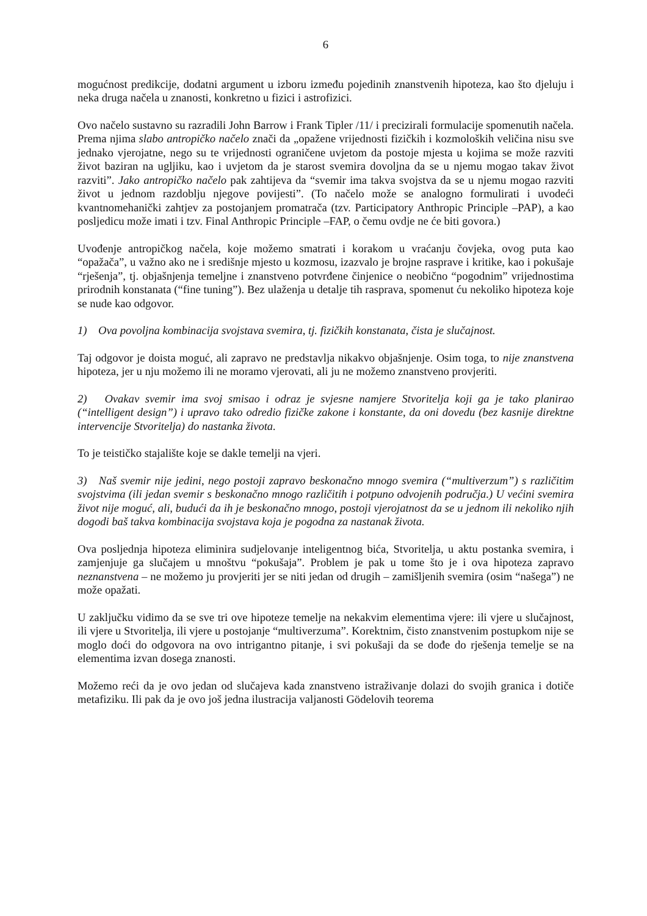6
mogućnost predikcije, dodatni argument u izboru između pojedinih znanstvenih hipoteza, kao što djeluju i neka druga načela u znanosti, konkretno u fizici i astrofizici.
Ovo načelo sustavno su razradili John Barrow i Frank Tipler /11/ i precizirali formulacije spomenutih načela. Prema njima slabo antropičko načelo znači da „opažene vrijednosti fizičkih i kozmoloških veličina nisu sve jednako vjerojatne, nego su te vrijednosti ograničene uvjetom da postoje mjesta u kojima se može razviti život baziran na ugljiku, kao i uvjetom da je starost svemira dovoljna da se u njemu mogao takav život razviti”. Jako antropičko načelo pak zahtijeva da “svemir ima takva svojstva da se u njemu mogao razviti život u jednom razdoblju njegove povijesti”. (To načelo može se analogno formulirati i uvodeći kvantnomehanički zahtjev za postojanjem promatrača (tzv. Participatory Anthropic Principle –PAP), a kao posljedicu može imati i tzv. Final Anthropic Principle –FAP, o čemu ovdje ne će biti govora.)
Uvođenje antropičkog načela, koje možemo smatrati i korakom u vraćanju čovjeka, ovog puta kao “opažača”, u važno ako ne i središnje mjesto u kozmosu, izazvalo je brojne rasprave i kritike, kao i pokušaje “rješenja”, tj. objašnjenja temeljne i znanstveno potvrđene činjenice o neobično “pogodnim” vrijednostima prirodnih konstanata (“fine tuning”). Bez ulaženja u detalje tih rasprava, spomenut ću nekoliko hipoteza koje se nude kao odgovor.
1) Ova povoljna kombinacija svojstava svemira, tj. fizičkih konstanata, čista je slučajnost.
Taj odgovor je doista moguć, ali zapravo ne predstavlja nikakvo objašnjenje. Osim toga, to nije znanstvena hipoteza, jer u nju možemo ili ne moramo vjerovati, ali ju ne možemo znanstveno provjeriti.
2) Ovakav svemir ima svoj smisao i odraz je svjesne namjere Stvoritelja koji ga je tako planirao (“intelligent design”) i upravo tako odredio fizičke zakone i konstante, da oni dovedu (bez kasnije direktne intervencije Stvoritelja) do nastanka života.
To je teističko stajalište koje se dakle temelji na vjeri.
3) Naš svemir nije jedini, nego postoji zapravo beskonačno mnogo svemira (“multiverzum”) s različitim svojstvima (ili jedan svemir s beskonačno mnogo različitih i potpuno odvojenih područja.) U većini svemira život nije moguć, ali, budući da ih je beskonačno mnogo, postoji vjerojatnost da se u jednom ili nekoliko njih dogodi baš takva kombinacija svojstava koja je pogodna za nastanak života.
Ova posljednja hipoteza eliminira sudjelovanje inteligentnog bića, Stvoritelja, u aktu postanka svemira, i zamjenjuje ga slučajem u mnoštvu “pokušaja”. Problem je pak u tome što je i ova hipoteza zapravo neznanstvena – ne možemo ju provjeriti jer se niti jedan od drugih – zamišljenih svemira (osim “našega”) ne može opažati.
U zaključku vidimo da se sve tri ove hipoteze temelje na nekakvim elementima vjere: ili vjere u slučajnost, ili vjere u Stvoritelja, ili vjere u postojanje “multiverzuma”. Korektnim, čisto znanstvenim postupkom nije se moglo doći do odgovora na ovo intrigantno pitanje, i svi pokušaji da se dođe do rješenja temelje se na elementima izvan dosega znanosti.
Možemo reći da je ovo jedan od slučajeva kada znanstveno istraživanje dolazi do svojih granica i dotiče metafiziku. Ili pak da je ovo još jedna ilustracija valjanosti Gödelovih teorema